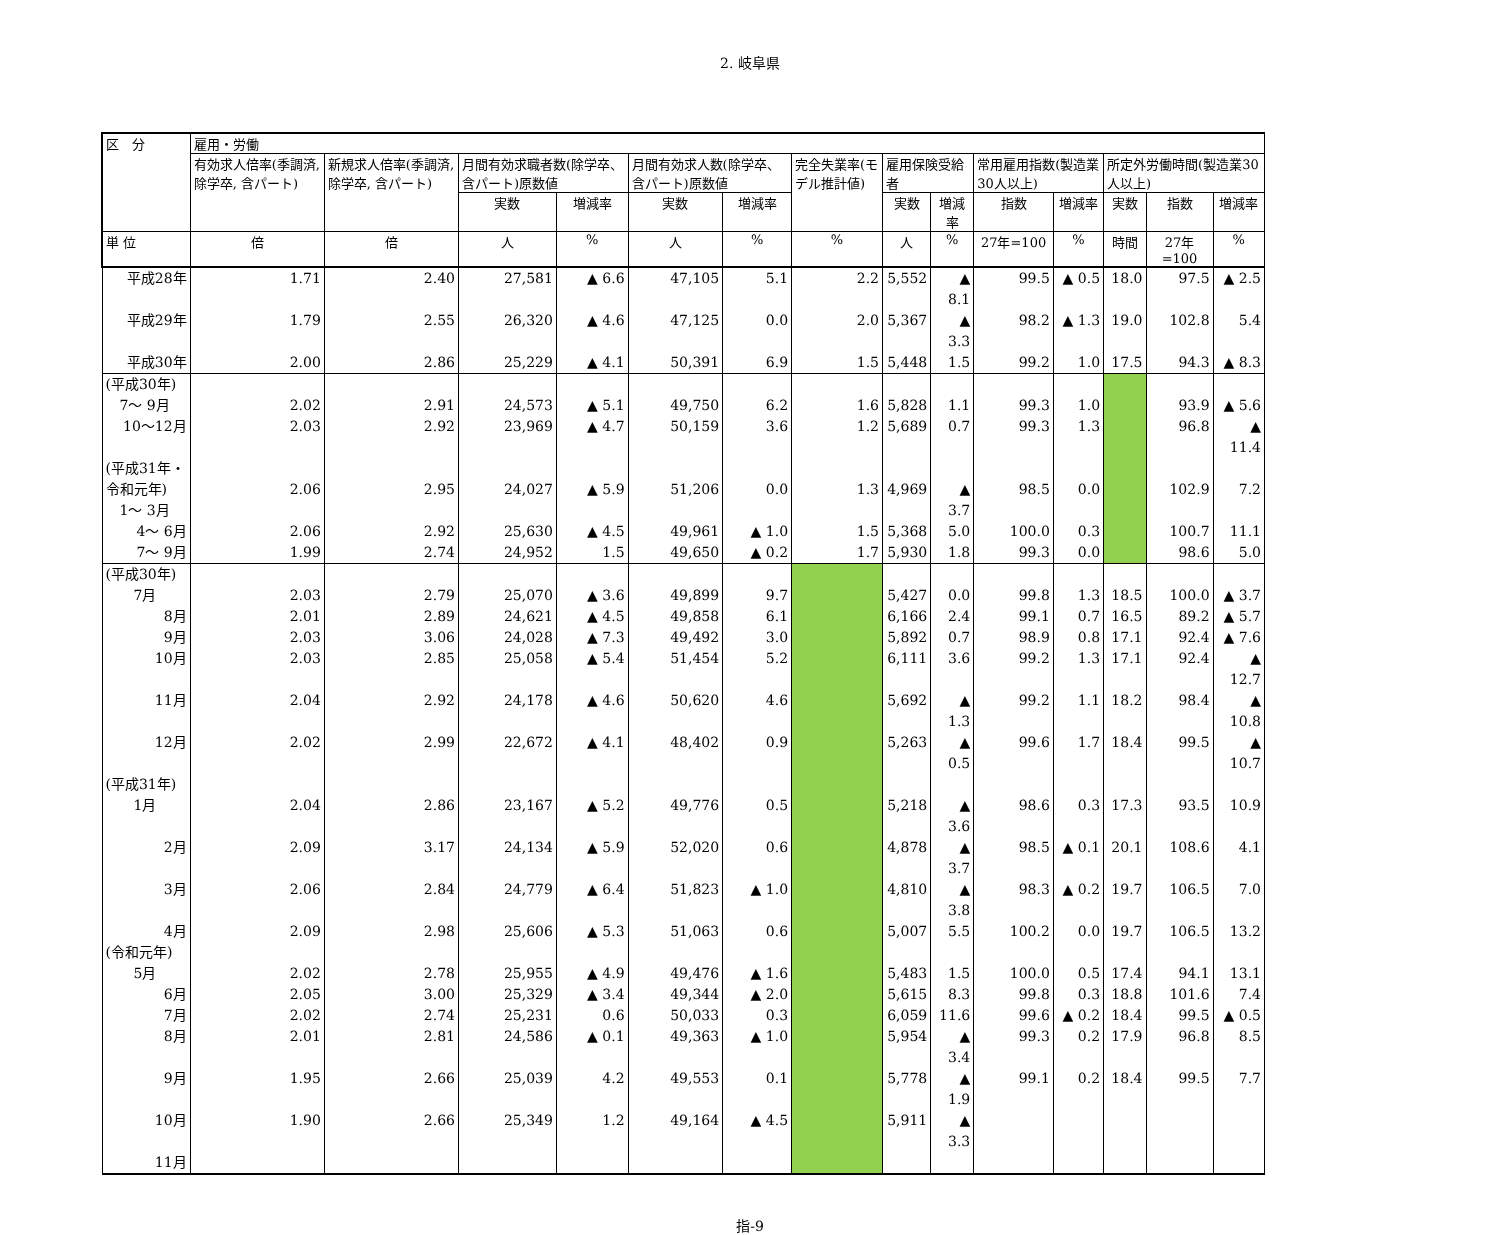2. 岐阜県
| 区 分 | 雇用・労働 | | | | | | | | | | | | | |
| --- | --- | --- | --- | --- | --- | --- | --- | --- | --- | --- | --- | --- | --- | --- |
| | 有効求人倍率(季調済, 除学卒, 含パート) | 新規求人倍率(季調済, 除学卒, 含パート) | 月間有効求職者数(除学卒、含パート)原数値 | | 月間有効求人数(除学卒、含パート)原数値 | | 完全失業率(モデル推計値) | 雇用保険受給者 | | 常用雇用指数(製造業30人以上) | | 所定外労働時間(製造業30人以上) | | |
| | | | 実数 | 増減率 | 実数 | 増減率 | | 実数 | 増減率 | 指数 | 増減率 | 実数 | 指数 | 増減率 |
| 単 位 | 倍 | 倍 | 人 | % | 人 | % | % | 人 | % | 27年=100 | % | 時間 | 27年=100 | % |
| 平成28年 | 1.71 | 2.40 | 27,581 | ▲ 6.6 | 47,105 | 5.1 | 2.2 | 5,552 | ▲ 8.1 | 99.5 | ▲ 0.5 | 18.0 | 97.5 | ▲ 2.5 |
| 平成29年 | 1.79 | 2.55 | 26,320 | ▲ 4.6 | 47,125 | 0.0 | 2.0 | 5,367 | ▲ 3.3 | 98.2 | ▲ 1.3 | 19.0 | 102.8 | 5.4 |
| 平成30年 | 2.00 | 2.86 | 25,229 | ▲ 4.1 | 50,391 | 6.9 | 1.5 | 5,448 | 1.5 | 99.2 | 1.0 | 17.5 | 94.3 | ▲ 8.3 |
| (平成30年) 7～ 9月 | 2.02 | 2.91 | 24,573 | ▲ 5.1 | 49,750 | 6.2 | 1.6 | 5,828 | 1.1 | 99.3 | 1.0 | | 93.9 | ▲ 5.6 |
| 10～12月 | 2.03 | 2.92 | 23,969 | ▲ 4.7 | 50,159 | 3.6 | 1.2 | 5,689 | 0.7 | 99.3 | 1.3 | | 96.8 | ▲ 11.4 |
| (平成31年・令和元年) 1～ 3月 | 2.06 | 2.95 | 24,027 | ▲ 5.9 | 51,206 | 0.0 | 1.3 | 4,969 | ▲ 3.7 | 98.5 | 0.0 | | 102.9 | 7.2 |
| 4～ 6月 | 2.06 | 2.92 | 25,630 | ▲ 4.5 | 49,961 | ▲ 1.0 | 1.5 | 5,368 | 5.0 | 100.0 | 0.3 | | 100.7 | 11.1 |
| 7～ 9月 | 1.99 | 2.74 | 24,952 | 1.5 | 49,650 | ▲ 0.2 | 1.7 | 5,930 | 1.8 | 99.3 | 0.0 | | 98.6 | 5.0 |
| (平成30年) 7月 | 2.03 | 2.79 | 25,070 | ▲ 3.6 | 49,899 | 9.7 | | 5,427 | 0.0 | 99.8 | 1.3 | 18.5 | 100.0 | ▲ 3.7 |
| 8月 | 2.01 | 2.89 | 24,621 | ▲ 4.5 | 49,858 | 6.1 | | 6,166 | 2.4 | 99.1 | 0.7 | 16.5 | 89.2 | ▲ 5.7 |
| 9月 | 2.03 | 3.06 | 24,028 | ▲ 7.3 | 49,492 | 3.0 | | 5,892 | 0.7 | 98.9 | 0.8 | 17.1 | 92.4 | ▲ 7.6 |
| 10月 | 2.03 | 2.85 | 25,058 | ▲ 5.4 | 51,454 | 5.2 | | 6,111 | 3.6 | 99.2 | 1.3 | 17.1 | 92.4 | ▲ 12.7 |
| 11月 | 2.04 | 2.92 | 24,178 | ▲ 4.6 | 50,620 | 4.6 | | 5,692 | ▲ 1.3 | 99.2 | 1.1 | 18.2 | 98.4 | ▲ 10.8 |
| 12月 | 2.02 | 2.99 | 22,672 | ▲ 4.1 | 48,402 | 0.9 | | 5,263 | ▲ 0.5 | 99.6 | 1.7 | 18.4 | 99.5 | ▲ 10.7 |
| (平成31年) 1月 | 2.04 | 2.86 | 23,167 | ▲ 5.2 | 49,776 | 0.5 | | 5,218 | ▲ 3.6 | 98.6 | 0.3 | 17.3 | 93.5 | 10.9 |
| 2月 | 2.09 | 3.17 | 24,134 | ▲ 5.9 | 52,020 | 0.6 | | 4,878 | ▲ 3.7 | 98.5 | ▲ 0.1 | 20.1 | 108.6 | 4.1 |
| 3月 | 2.06 | 2.84 | 24,779 | ▲ 6.4 | 51,823 | ▲ 1.0 | | 4,810 | ▲ 3.8 | 98.3 | ▲ 0.2 | 19.7 | 106.5 | 7.0 |
| 4月 | 2.09 | 2.98 | 25,606 | ▲ 5.3 | 51,063 | 0.6 | | 5,007 | 5.5 | 100.2 | 0.0 | 19.7 | 106.5 | 13.2 |
| (令和元年) 5月 | 2.02 | 2.78 | 25,955 | ▲ 4.9 | 49,476 | ▲ 1.6 | | 5,483 | 1.5 | 100.0 | 0.5 | 17.4 | 94.1 | 13.1 |
| 6月 | 2.05 | 3.00 | 25,329 | ▲ 3.4 | 49,344 | ▲ 2.0 | | 5,615 | 8.3 | 99.8 | 0.3 | 18.8 | 101.6 | 7.4 |
| 7月 | 2.02 | 2.74 | 25,231 | 0.6 | 50,033 | 0.3 | | 6,059 | 11.6 | 99.6 | ▲ 0.2 | 18.4 | 99.5 | ▲ 0.5 |
| 8月 | 2.01 | 2.81 | 24,586 | ▲ 0.1 | 49,363 | ▲ 1.0 | | 5,954 | ▲ 3.4 | 99.3 | 0.2 | 17.9 | 96.8 | 8.5 |
| 9月 | 1.95 | 2.66 | 25,039 | 4.2 | 49,553 | 0.1 | | 5,778 | ▲ 1.9 | 99.1 | 0.2 | 18.4 | 99.5 | 7.7 |
| 10月 | 1.90 | 2.66 | 25,349 | 1.2 | 49,164 | ▲ 4.5 | | 5,911 | ▲ 3.3 | | | | | |
| 11月 | | | | | | | | | | | | | | |
指-9